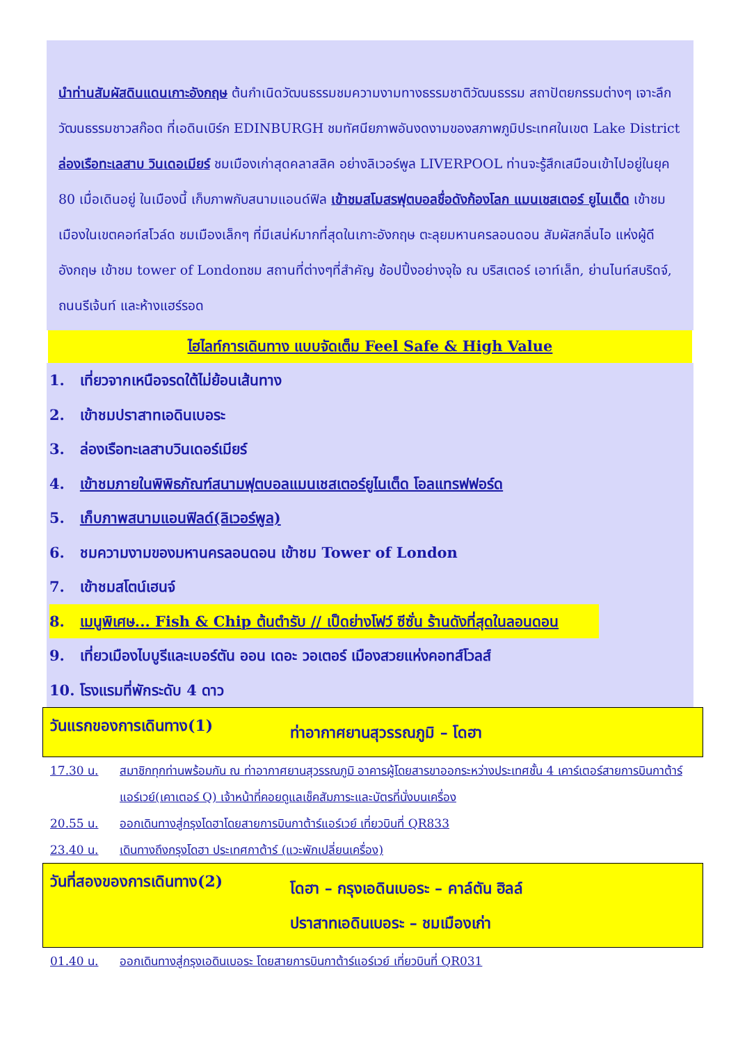นำท่านสัมผัสดินแดนเกาะอังกฤษ ต้นกำเนิดวัฒนธรรมชมความงามทางธรรมชาติวัฒนธรรม สถาปัตยกรรมต่างๆ เจาะลึกวัฒนธรรมชาวสก๊อต ที่เอดินเบิร์ก EDINBURGH ชมทัศนียภาพอันงดงามของสภาพภูมิประเทศในเขต Lake District ล่องเรือทะเลสาบ วินเดอเมียร์ ชมเมืองเก่าสุดคลาสสิค อย่างลิเวอร์พูล LIVERPOOL ท่านจะรู้สึกเสมือนเข้าไปอยู่ในยุค 80 เมื่อเดินอยู่ ในเมืองนี้ เก็บภาพกับสนามแอนด์ฟิล เข้าชมสโมสรฟุตบอลชื่อดังก้องโลก แมนเชสเตอร์ ยูไนเต็ด เข้าชมเมืองในเขตคอท์สโวล์ด ชมเมืองเล็กๆ ที่มีเสน่ห์มากที่สุดในเกาะอังกฤษ ตะลุยมหานครลอนดอน สัมผัสกลิ่นไอ แห่งผู้ดีอังกฤษ เข้าชม tower of Londonชม สถานที่ต่างๆที่สำคัญ ช้อปปิ้งอย่างจุใจ ณ บริสเตอร์ เอาท์เล็ท, ย่านไนท์สบริดจ์, ถนนรีเจ้นท์ และห้างแฮร์รอด
ไฮไลท์การเดินทาง แบบจัดเต็ม Feel Safe & High Value
1. เที่ยวจากเหนือจรดใต้ไม่ย้อนเส้นทาง
2. เข้าชมปราสาทเอดินเบอระ
3. ล่องเรือทะเลสาบวินเดอร์เมียร์
4. เข้าชมภายในพิพิธภัณฑ์สนามฟุตบอลแมนเชสเตอร์ยูไนเต็ด โอลแทรฟฟอร์ด
5. เก็บภาพสนามแอนฟิลด์(ลิเวอร์พูล)
6. ชมความงามของมหานครลอนดอน เข้าชม Tower of London
7. เข้าชมสโตน์เฮนจ์
8. เมนูพิเศษ... Fish & Chip ต้นตำรับ // เป็ดย่างโฟว์ ซีซั่น ร้านดังที่สุดในลอนดอน
9. เที่ยวเมืองไบบูรีและเบอร์ตัน ออน เดอะ วอเตอร์ เมืองสวยแห่งคอทส์โวลส์
10. โรงแรมที่พักระดับ 4 ดาว
วันแรกของการเดินทาง(1)
ท่าอากาศยานสุวรรณภูมิ – โดฮา
17.30 น. สมาชิกทุกท่านพร้อมกัน ณ ท่าอากาศยานสุวรรณภูมิ อาคารผู้โดยสารขาออกระหว่างประเทศชั้น 4 เคาร์เตอร์สายการบินกาต้าร์แอร์เวย์(เคาเตอร์ Q) เจ้าหน้าที่คอยดูแลเช็คสัมภาระและบัตรที่นั่งบนเครื่อง
20.55 น. ออกเดินทางสู่กรุงโดฮาโดยสายการบินกาต้าร์แอร์เวย์ เที่ยวบินที่ QR833
23.40 น. เดินทางถึงกรุงโดฮา ประเทศกาต้าร์ (แวะพักเปลี่ยนเครื่อง)
วันที่สองของการเดินทาง(2)
โดฮา – กรุงเอดินเบอระ – คาล์ตัน ฮิลล์
ปราสาทเอดินเบอระ – ชมเมืองเก่า
01.40 น. ออกเดินทางสู่กรุงเอดินเบอระ โดยสายการบินกาต้าร์แอร์เวย์ เที่ยวบินที่ QR031